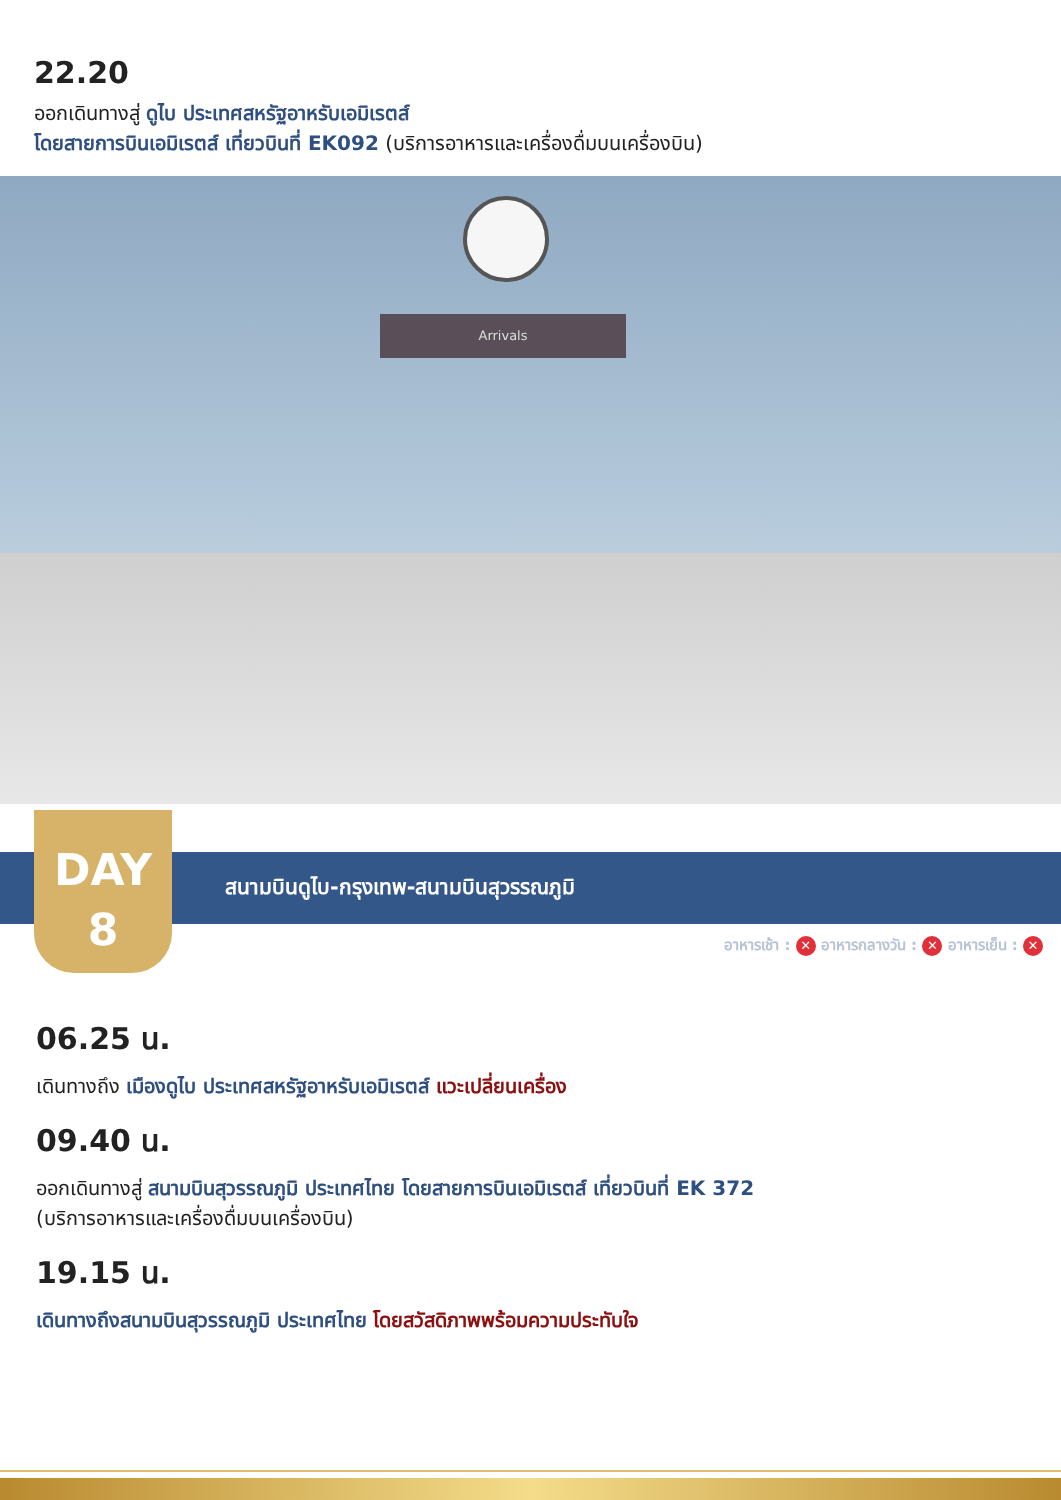22.20
ออกเดินทางสู่ ดูไบ ประเทศสหรัฐอาหรับเอมิเรตส์
โดยสายการบินเอมิเรตส์ เที่ยวบินที่ EK092 (บริการอาหารและเครื่องดื่มบนเครื่องบิน)
Arrivals
สนามบินดูไบ-กรุงเทพ-สนามบินสุวรรณภูมิ
DAY
8
อาหารเช้า : ✕ อาหารกลางวัน : ✕ อาหารเย็น : ✕
06.25 น.
เดินทางถึง เมืองดูไบ ประเทศสหรัฐอาหรับเอมิเรตส์ แวะเปลี่ยนเครื่อง
09.40 น.
ออกเดินทางสู่ สนามบินสุวรรณภูมิ ประเทศไทย โดยสายการบินเอมิเรตส์ เที่ยวบินที่ EK 372
(บริการอาหารและเครื่องดื่มบนเครื่องบิน)
19.15 น.
เดินทางถึงสนามบินสุวรรณภูมิ ประเทศไทย โดยสวัสดิภาพพร้อมความประทับใจ